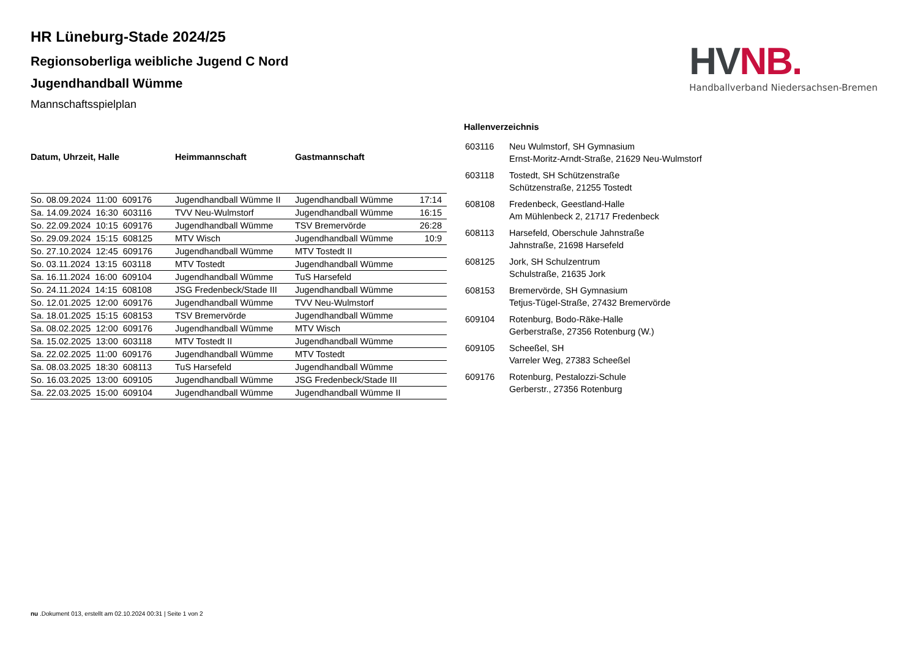HV NB.
Handballverband Niedersachsen-Bremen
HR Lüneburg-Stade 2024/25
Regionsoberliga weibliche Jugend C Nord
Jugendhandball Wümme
Mannschaftsspielplan
| Datum, Uhrzeit, Halle | Heimmannschaft | Gastmannschaft | |
| --- | --- | --- | --- |
| So. 08.09.2024 11:00 609176 | Jugendhandball Wümme II | Jugendhandball Wümme | 17:14 |
| Sa. 14.09.2024 16:30 603116 | TVV Neu-Wulmstorf | Jugendhandball Wümme | 16:15 |
| So. 22.09.2024 10:15 609176 | Jugendhandball Wümme | TSV Bremervörde | 26:28 |
| So. 29.09.2024 15:15 608125 | MTV Wisch | Jugendhandball Wümme | 10:9 |
| So. 27.10.2024 12:45 609176 | Jugendhandball Wümme | MTV Tostedt II | |
| So. 03.11.2024 13:15 603118 | MTV Tostedt | Jugendhandball Wümme | |
| Sa. 16.11.2024 16:00 609104 | Jugendhandball Wümme | TuS Harsefeld | |
| So. 24.11.2024 14:15 608108 | JSG Fredenbeck/Stade III | Jugendhandball Wümme | |
| So. 12.01.2025 12:00 609176 | Jugendhandball Wümme | TVV Neu-Wulmstorf | |
| Sa. 18.01.2025 15:15 608153 | TSV Bremervörde | Jugendhandball Wümme | |
| Sa. 08.02.2025 12:00 609176 | Jugendhandball Wümme | MTV Wisch | |
| Sa. 15.02.2025 13:00 603118 | MTV Tostedt II | Jugendhandball Wümme | |
| Sa. 22.02.2025 11:00 609176 | Jugendhandball Wümme | MTV Tostedt | |
| Sa. 08.03.2025 18:30 608113 | TuS Harsefeld | Jugendhandball Wümme | |
| So. 16.03.2025 13:00 609105 | Jugendhandball Wümme | JSG Fredenbeck/Stade III | |
| Sa. 22.03.2025 15:00 609104 | Jugendhandball Wümme | Jugendhandball Wümme II | |
Hallenverzeichnis
| 603116 | Neu Wulmstorf, SH Gymnasium Ernst-Moritz-Arndt-Straße, 21629 Neu-Wulmstorf |
| 603118 | Tostedt, SH Schützenstraße Schützenstraße, 21255 Tostedt |
| 608108 | Fredenbeck, Geestland-Halle Am Mühlenbeck 2, 21717 Fredenbeck |
| 608113 | Harsefeld, Oberschule Jahnstraße Jahnstraße, 21698 Harsefeld |
| 608125 | Jork, SH Schulzentrum Schulstraße, 21635 Jork |
| 608153 | Bremervörde, SH Gymnasium Tetjus-Tügel-Straße, 27432 Bremervörde |
| 609104 | Rotenburg, Bodo-Räke-Halle Gerberstraße, 27356 Rotenburg (W.) |
| 609105 | Scheeßel, SH Varreler Weg, 27383 Scheeßel |
| 609176 | Rotenburg, Pestalozzi-Schule Gerberstr., 27356 Rotenburg |
nu .Dokument 013, erstellt am 02.10.2024 00:31 | Seite 1 von 2